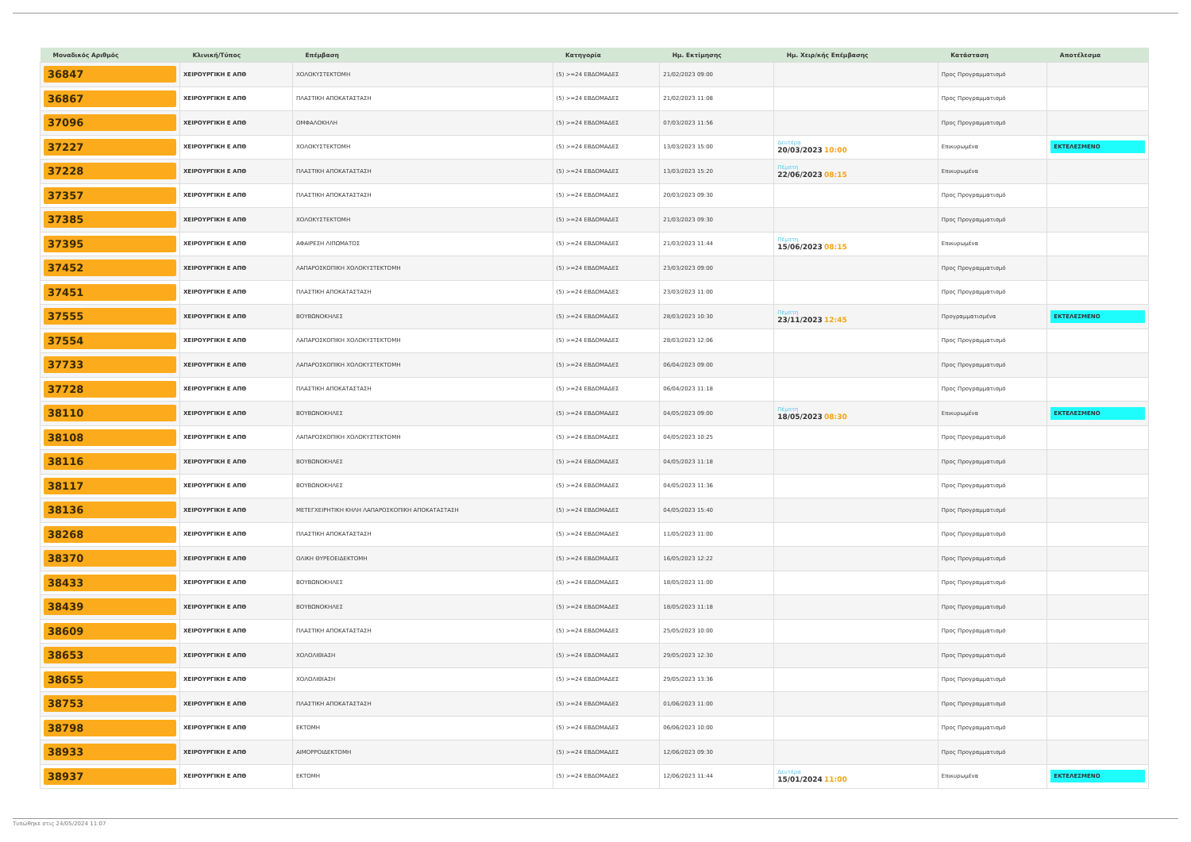| Μοναδικός Αριθμός | Κλινική/Τύπος | Επέμβαση | Κατηγορία | Ημ. Εκτίμησης | Ημ. Χειρ/κής Επέμβασης | Κατάσταση | Αποτέλεσμα |
| --- | --- | --- | --- | --- | --- | --- | --- |
| 36847 | ΧΕΙΡΟΥΡΓΙΚΗ Ε ΑΠΘ | ΧΟΛΟΚΥΣΤΕΚΤΟΜΗ | (5) >=24 ΕΒΔΟΜΑΔΕΣ | 21/02/2023 09:00 | | Προς Προγραμματισμό | |
| 36867 | ΧΕΙΡΟΥΡΓΙΚΗ Ε ΑΠΘ | ΠΛΑΣΤΙΚΗ ΑΠΟΚΑΤΑΣΤΑΣΗ | (5) >=24 ΕΒΔΟΜΑΔΕΣ | 21/02/2023 11:08 | | Προς Προγραμματισμό | |
| 37096 | ΧΕΙΡΟΥΡΓΙΚΗ Ε ΑΠΘ | ΟΜΦΑΛΟΚΗΛΗ | (5) >=24 ΕΒΔΟΜΑΔΕΣ | 07/03/2023 11:56 | | Προς Προγραμματισμό | |
| 37227 | ΧΕΙΡΟΥΡΓΙΚΗ Ε ΑΠΘ | ΧΟΛΟΚΥΣΤΕΚΤΟΜΗ | (5) >=24 ΕΒΔΟΜΑΔΕΣ | 13/03/2023 15:00 | Δευτέρα 20/03/2023 10:00 | Επικυρωμένα | ΕΚΤΕΛΕΣΜΕΝΟ |
| 37228 | ΧΕΙΡΟΥΡΓΙΚΗ Ε ΑΠΘ | ΠΛΑΣΤΙΚΗ ΑΠΟΚΑΤΑΣΤΑΣΗ | (5) >=24 ΕΒΔΟΜΑΔΕΣ | 13/03/2023 15:20 | Πέμπτη 22/06/2023 08:15 | Επικυρωμένα | |
| 37357 | ΧΕΙΡΟΥΡΓΙΚΗ Ε ΑΠΘ | ΠΛΑΣΤΙΚΗ ΑΠΟΚΑΤΑΣΤΑΣΗ | (5) >=24 ΕΒΔΟΜΑΔΕΣ | 20/03/2023 09:30 | | Προς Προγραμματισμό | |
| 37385 | ΧΕΙΡΟΥΡΓΙΚΗ Ε ΑΠΘ | ΧΟΛΟΚΥΣΤΕΚΤΟΜΗ | (5) >=24 ΕΒΔΟΜΑΔΕΣ | 21/03/2023 09:30 | | Προς Προγραμματισμό | |
| 37395 | ΧΕΙΡΟΥΡΓΙΚΗ Ε ΑΠΘ | ΑΦΑΙΡΕΣΗ ΛΙΠΩΜΑΤΟΣ | (5) >=24 ΕΒΔΟΜΑΔΕΣ | 21/03/2023 11:44 | Πέμπτη 15/06/2023 08:15 | Επικυρωμένα | |
| 37452 | ΧΕΙΡΟΥΡΓΙΚΗ Ε ΑΠΘ | ΛΑΠΑΡΟΣΚΟΠΙΚΗ ΧΟΛΟΚΥΣΤΕΚΤΟΜΗ | (5) >=24 ΕΒΔΟΜΑΔΕΣ | 23/03/2023 09:00 | | Προς Προγραμματισμό | |
| 37451 | ΧΕΙΡΟΥΡΓΙΚΗ Ε ΑΠΘ | ΠΛΑΣΤΙΚΗ ΑΠΟΚΑΤΑΣΤΑΣΗ | (5) >=24 ΕΒΔΟΜΑΔΕΣ | 23/03/2023 11:00 | | Προς Προγραμματισμό | |
| 37555 | ΧΕΙΡΟΥΡΓΙΚΗ Ε ΑΠΘ | ΒΟΥΒΩΝΟΚΗΛΕΣ | (5) >=24 ΕΒΔΟΜΑΔΕΣ | 28/03/2023 10:30 | Πέμπτη 23/11/2023 12:45 | Προγραμματισμένα | ΕΚΤΕΛΕΣΜΕΝΟ |
| 37554 | ΧΕΙΡΟΥΡΓΙΚΗ Ε ΑΠΘ | ΛΑΠΑΡΟΣΚΟΠΙΚΗ ΧΟΛΟΚΥΣΤΕΚΤΟΜΗ | (5) >=24 ΕΒΔΟΜΑΔΕΣ | 28/03/2023 12:06 | | Προς Προγραμματισμό | |
| 37733 | ΧΕΙΡΟΥΡΓΙΚΗ Ε ΑΠΘ | ΛΑΠΑΡΟΣΚΟΠΙΚΗ ΧΟΛΟΚΥΣΤΕΚΤΟΜΗ | (5) >=24 ΕΒΔΟΜΑΔΕΣ | 06/04/2023 09:00 | | Προς Προγραμματισμό | |
| 37728 | ΧΕΙΡΟΥΡΓΙΚΗ Ε ΑΠΘ | ΠΛΑΣΤΙΚΗ ΑΠΟΚΑΤΑΣΤΑΣΗ | (5) >=24 ΕΒΔΟΜΑΔΕΣ | 06/04/2023 11:18 | | Προς Προγραμματισμό | |
| 38110 | ΧΕΙΡΟΥΡΓΙΚΗ Ε ΑΠΘ | ΒΟΥΒΩΝΟΚΗΛΕΣ | (5) >=24 ΕΒΔΟΜΑΔΕΣ | 04/05/2023 09:00 | Πέμπτη 18/05/2023 08:30 | Επικυρωμένα | ΕΚΤΕΛΕΣΜΕΝΟ |
| 38108 | ΧΕΙΡΟΥΡΓΙΚΗ Ε ΑΠΘ | ΛΑΠΑΡΟΣΚΟΠΙΚΗ ΧΟΛΟΚΥΣΤΕΚΤΟΜΗ | (5) >=24 ΕΒΔΟΜΑΔΕΣ | 04/05/2023 10:25 | | Προς Προγραμματισμό | |
| 38116 | ΧΕΙΡΟΥΡΓΙΚΗ Ε ΑΠΘ | ΒΟΥΒΩΝΟΚΗΛΕΣ | (5) >=24 ΕΒΔΟΜΑΔΕΣ | 04/05/2023 11:18 | | Προς Προγραμματισμό | |
| 38117 | ΧΕΙΡΟΥΡΓΙΚΗ Ε ΑΠΘ | ΒΟΥΒΩΝΟΚΗΛΕΣ | (5) >=24 ΕΒΔΟΜΑΔΕΣ | 04/05/2023 11:36 | | Προς Προγραμματισμό | |
| 38136 | ΧΕΙΡΟΥΡΓΙΚΗ Ε ΑΠΘ | ΜΕΤΕΓΧΕΙΡΗΤΙΚΗ ΚΗΛΗ ΛΑΠΑΡΟΣΚΟΠΙΚΗ ΑΠΟΚΑΤΑΣΤΑΣΗ | (5) >=24 ΕΒΔΟΜΑΔΕΣ | 04/05/2023 15:40 | | Προς Προγραμματισμό | |
| 38268 | ΧΕΙΡΟΥΡΓΙΚΗ Ε ΑΠΘ | ΠΛΑΣΤΙΚΗ ΑΠΟΚΑΤΑΣΤΑΣΗ | (5) >=24 ΕΒΔΟΜΑΔΕΣ | 11/05/2023 11:00 | | Προς Προγραμματισμό | |
| 38370 | ΧΕΙΡΟΥΡΓΙΚΗ Ε ΑΠΘ | ΟΛΙΚΗ ΘΥΡΕΟΕΙΔΕΚΤΟΜΗ | (5) >=24 ΕΒΔΟΜΑΔΕΣ | 16/05/2023 12:22 | | Προς Προγραμματισμό | |
| 38433 | ΧΕΙΡΟΥΡΓΙΚΗ Ε ΑΠΘ | ΒΟΥΒΩΝΟΚΗΛΕΣ | (5) >=24 ΕΒΔΟΜΑΔΕΣ | 18/05/2023 11:00 | | Προς Προγραμματισμό | |
| 38439 | ΧΕΙΡΟΥΡΓΙΚΗ Ε ΑΠΘ | ΒΟΥΒΩΝΟΚΗΛΕΣ | (5) >=24 ΕΒΔΟΜΑΔΕΣ | 18/05/2023 11:18 | | Προς Προγραμματισμό | |
| 38609 | ΧΕΙΡΟΥΡΓΙΚΗ Ε ΑΠΘ | ΠΛΑΣΤΙΚΗ ΑΠΟΚΑΤΑΣΤΑΣΗ | (5) >=24 ΕΒΔΟΜΑΔΕΣ | 25/05/2023 10:00 | | Προς Προγραμματισμό | |
| 38653 | ΧΕΙΡΟΥΡΓΙΚΗ Ε ΑΠΘ | ΧΟΛΟΛΙΘΙΑΣΗ | (5) >=24 ΕΒΔΟΜΑΔΕΣ | 29/05/2023 12:30 | | Προς Προγραμματισμό | |
| 38655 | ΧΕΙΡΟΥΡΓΙΚΗ Ε ΑΠΘ | ΧΟΛΟΛΙΘΙΑΣΗ | (5) >=24 ΕΒΔΟΜΑΔΕΣ | 29/05/2023 13:36 | | Προς Προγραμματισμό | |
| 38753 | ΧΕΙΡΟΥΡΓΙΚΗ Ε ΑΠΘ | ΠΛΑΣΤΙΚΗ ΑΠΟΚΑΤΑΣΤΑΣΗ | (5) >=24 ΕΒΔΟΜΑΔΕΣ | 01/06/2023 11:00 | | Προς Προγραμματισμό | |
| 38798 | ΧΕΙΡΟΥΡΓΙΚΗ Ε ΑΠΘ | ΕΚΤΟΜΗ | (5) >=24 ΕΒΔΟΜΑΔΕΣ | 06/06/2023 10:00 | | Προς Προγραμματισμό | |
| 38933 | ΧΕΙΡΟΥΡΓΙΚΗ Ε ΑΠΘ | ΑΙΜΟΡΡΟΙΔΕΚΤΟΜΗ | (5) >=24 ΕΒΔΟΜΑΔΕΣ | 12/06/2023 09:30 | | Προς Προγραμματισμό | |
| 38937 | ΧΕΙΡΟΥΡΓΙΚΗ Ε ΑΠΘ | ΕΚΤΟΜΗ | (5) >=24 ΕΒΔΟΜΑΔΕΣ | 12/06/2023 11:44 | Δευτέρα 15/01/2024 11:00 | Επικυρωμένα | ΕΚΤΕΛΕΣΜΕΝΟ |
Τυπώθηκε στις 24/05/2024 11:07